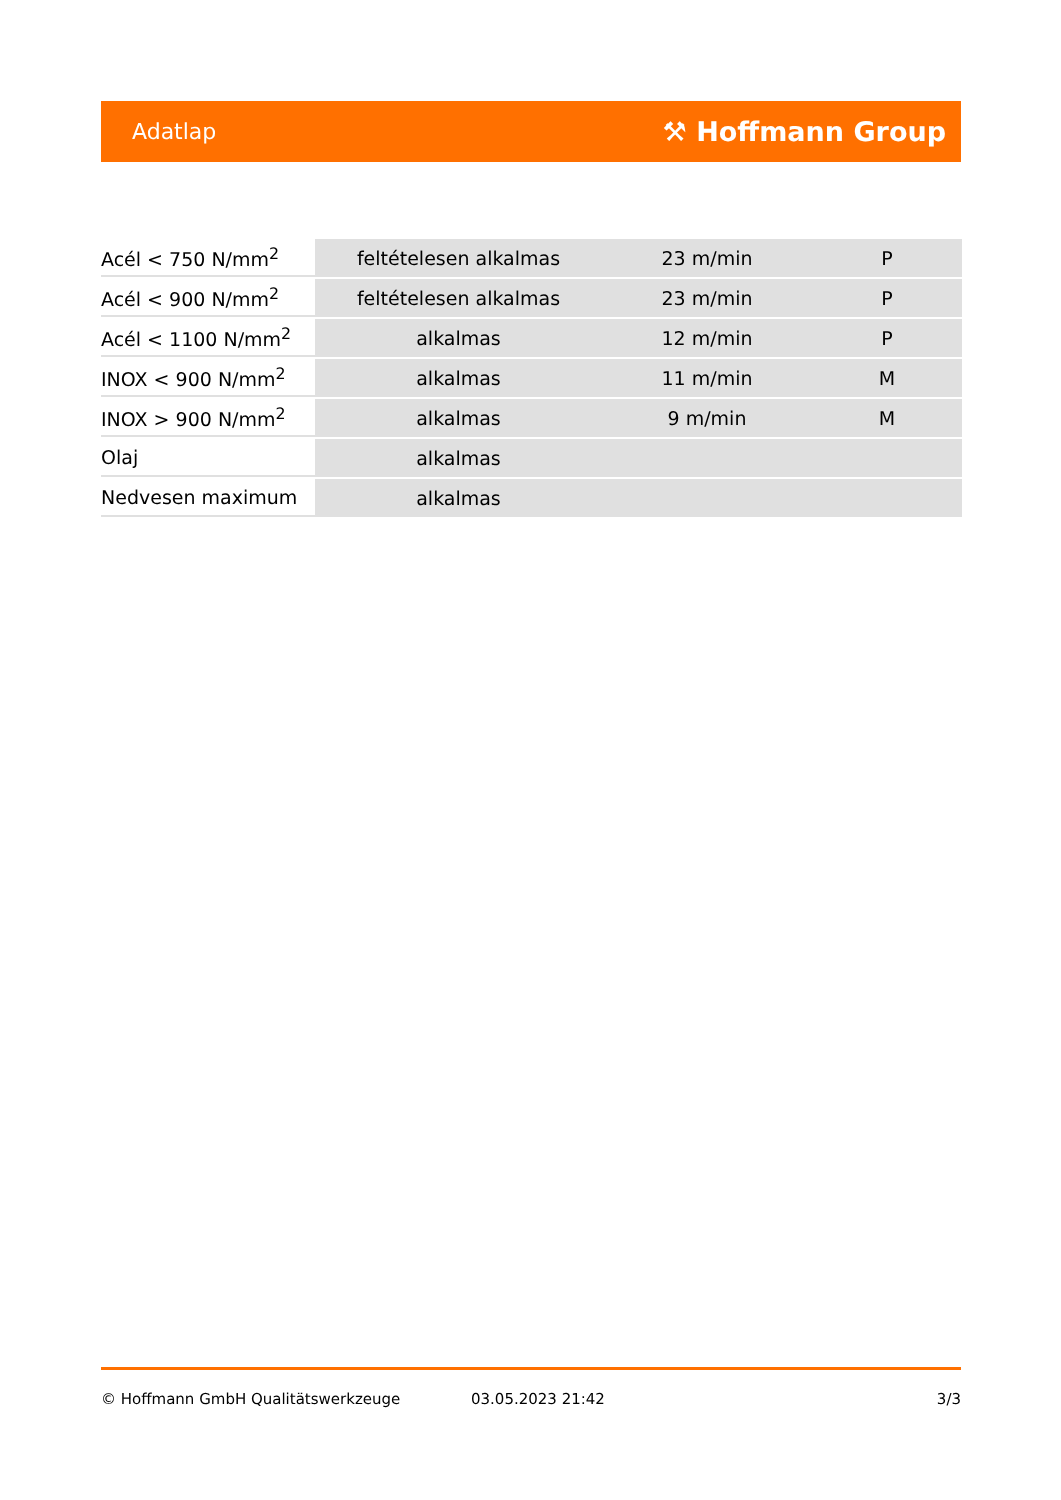Adatlap ⚒ Hoffmann Group
| Acél < 750 N/mm<sup>2</sup> | feltételesen alkalmas | 23 m/min | P |
| Acél < 900 N/mm<sup>2</sup> | feltételesen alkalmas | 23 m/min | P |
| Acél < 1100 N/mm<sup>2</sup> | alkalmas | 12 m/min | P |
| INOX < 900 N/mm<sup>2</sup> | alkalmas | 11 m/min | M |
| INOX > 900 N/mm<sup>2</sup> | alkalmas | 9 m/min | M |
| Olaj | alkalmas | | |
| Nedvesen maximum | alkalmas | | |
© Hoffmann GmbH Qualitätswerkzeuge 03.05.2023 21:42 3/3